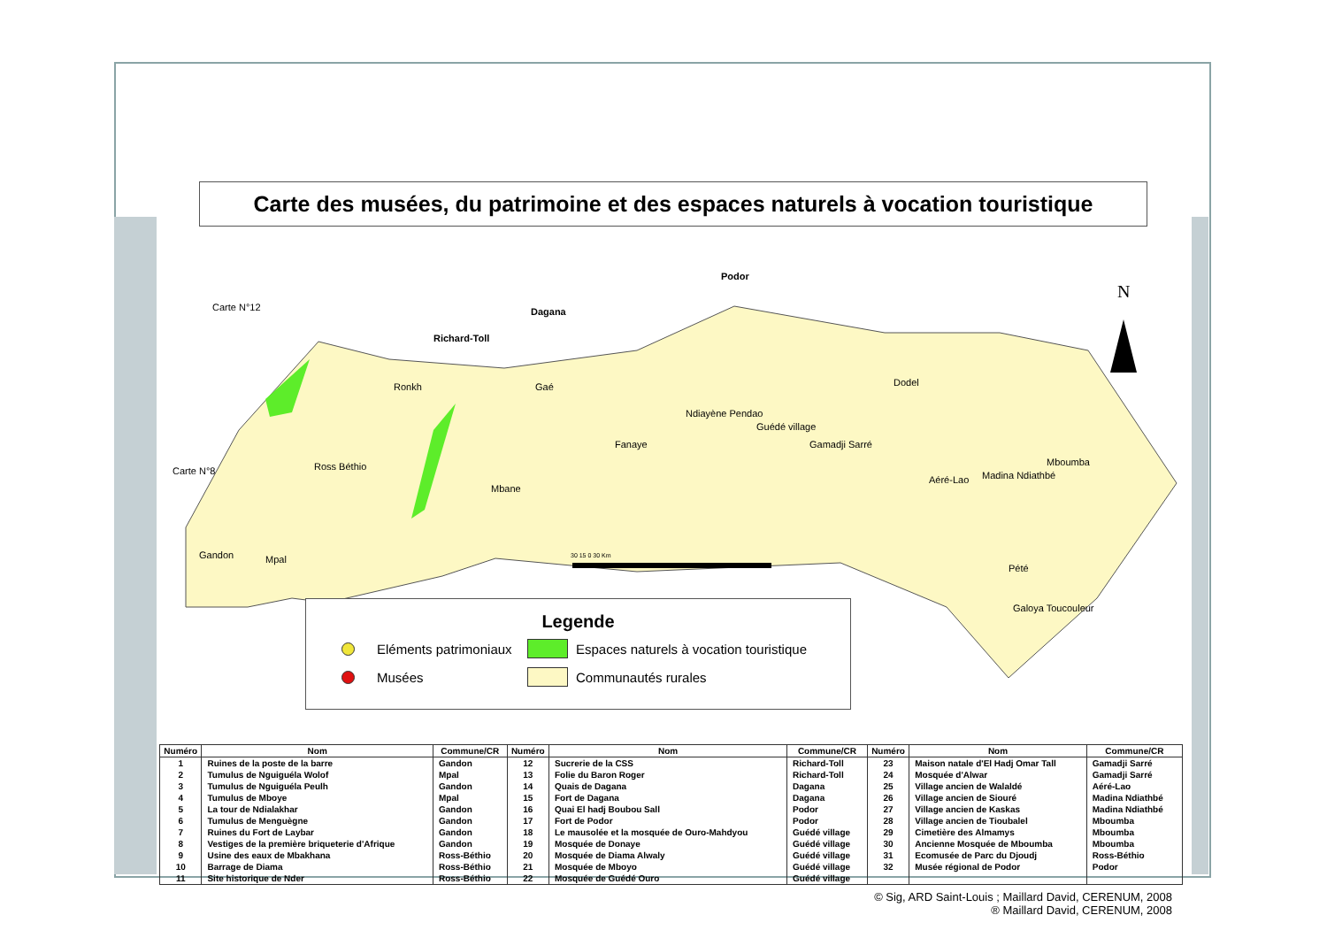Carte des musées, du patrimoine et des espaces naturels à vocation touristique
N
Carte N°12
Carte N°8
Podor
Dagana
Richard-Toll
Ronkh Gaé
Ross Béthio
Mbane
Fanaye
Ndiayène Pendao
Guédé village
Gamadji Sarré
Dodel
Aéré-Lao Madina Ndiathbé
Mboumba
Pété
Galoya Toucouleur
Gandon Mpal 30 15 0 30 Km
Legende
Eléments patrimoniaux
Espaces naturels à vocation touristique
Musées
Communautés rurales
| Numéro | Nom | Commune/CR | Numéro | Nom | Commune/CR | Numéro | Nom | Commune/CR |
| --- | --- | --- | --- | --- | --- | --- | --- | --- |
| 1 | Ruines de la poste de la barre | Gandon | 12 | Sucrerie de la CSS | Richard-Toll | 23 | Maison natale d'El Hadj Omar Tall | Gamadji Sarré |
| 2 | Tumulus de Nguiguéla Wolof | Mpal | 13 | Folie du Baron Roger | Richard-Toll | 24 | Mosquée d'Alwar | Gamadji Sarré |
| 3 | Tumulus de Nguiguéla Peulh | Gandon | 14 | Quais de Dagana | Dagana | 25 | Village ancien de Walaldé | Aéré-Lao |
| 4 | Tumulus de Mboye | Mpal | 15 | Fort de Dagana | Dagana | 26 | Village ancien de Siouré | Madina Ndiathbé |
| 5 | La tour de Ndialakhar | Gandon | 16 | Quai El hadj Boubou Sall | Podor | 27 | Village ancien de Kaskas | Madina Ndiathbé |
| 6 | Tumulus de Menguègne | Gandon | 17 | Fort de Podor | Podor | 28 | Village ancien de Tioubalel | Mboumba |
| 7 | Ruines du Fort de Laybar | Gandon | 18 | Le mausolée et la mosquée de Ouro-Mahdyou | Guédé village | 29 | Cimetière des Almamys | Mboumba |
| 8 | Vestiges de la première briqueterie d'Afrique | Gandon | 19 | Mosquée de Donaye | Guédé village | 30 | Ancienne Mosquée de Mboumba | Mboumba |
| 9 | Usine des eaux de Mbakhana | Ross-Béthio | 20 | Mosquée de Diama Alwaly | Guédé village | 31 | Ecomusée de Parc du Djoudj | Ross-Béthio |
| 10 | Barrage de Diama | Ross-Béthio | 21 | Mosquée de Mboyo | Guédé village | 32 | Musée régional de Podor | Podor |
| 11 | Site historique de Nder | Ross-Béthio | 22 | Mosquée de Guédé Ouro | Guédé village | | | |
© Sig, ARD Saint-Louis ; Maillard David, CERENUM, 2008
® Maillard David, CERENUM, 2008